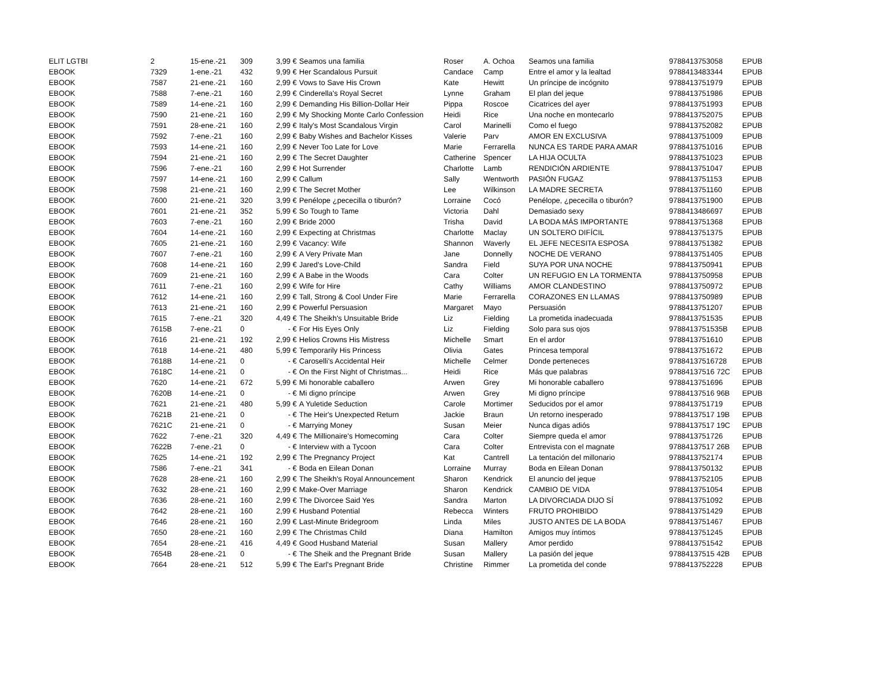| ELIT LGTBI | 2 | 15-ene.-21 | 309 | 3,99 € | Seamos una familia | Roser | A. Ochoa | Seamos una familia | 9788413753058 | EPUB |
| EBOOK | 7329 | 1-ene.-21 | 432 | 9,99 € | Her Scandalous Pursuit | Candace | Camp | Entre el amor y la lealtad | 9788413483344 | EPUB |
| EBOOK | 7587 | 21-ene.-21 | 160 | 2,99 € | Vows to Save His Crown | Kate | Hewitt | Un príncipe de incógnito | 9788413751979 | EPUB |
| EBOOK | 7588 | 7-ene.-21 | 160 | 2,99 € | Cinderella's Royal Secret | Lynne | Graham | El plan del jeque | 9788413751986 | EPUB |
| EBOOK | 7589 | 14-ene.-21 | 160 | 2,99 € | Demanding His Billion-Dollar Heir | Pippa | Roscoe | Cicatrices del ayer | 9788413751993 | EPUB |
| EBOOK | 7590 | 21-ene.-21 | 160 | 2,99 € | My Shocking Monte Carlo Confession | Heidi | Rice | Una noche en montecarlo | 9788413752075 | EPUB |
| EBOOK | 7591 | 28-ene.-21 | 160 | 2,99 € | Italy's Most Scandalous Virgin | Carol | Marinelli | Como el fuego | 9788413752082 | EPUB |
| EBOOK | 7592 | 7-ene.-21 | 160 | 2,99 € | Baby Wishes and Bachelor Kisses | Valerie | Parv | AMOR EN EXCLUSIVA | 9788413751009 | EPUB |
| EBOOK | 7593 | 14-ene.-21 | 160 | 2,99 € | Never Too Late for Love | Marie | Ferrarella | NUNCA ES TARDE PARA AMAR | 9788413751016 | EPUB |
| EBOOK | 7594 | 21-ene.-21 | 160 | 2,99 € | The Secret Daughter | Catherine | Spencer | LA HIJA OCULTA | 9788413751023 | EPUB |
| EBOOK | 7596 | 7-ene.-21 | 160 | 2,99 € | Hot Surrender | Charlotte | Lamb | RENDICIÓN ARDIENTE | 9788413751047 | EPUB |
| EBOOK | 7597 | 14-ene.-21 | 160 | 2,99 € | Callum | Sally | Wentworth | PASIÓN FUGAZ | 9788413751153 | EPUB |
| EBOOK | 7598 | 21-ene.-21 | 160 | 2,99 € | The Secret Mother | Lee | Wilkinson | LA MADRE SECRETA | 9788413751160 | EPUB |
| EBOOK | 7600 | 21-ene.-21 | 320 | 3,99 € | Penélope ¿pececilla o tiburón? | Lorraine | Cocó | Penélope, ¿pececilla o tiburón? | 9788413751900 | EPUB |
| EBOOK | 7601 | 21-ene.-21 | 352 | 5,99 € | So Tough to Tame | Victoria | Dahl | Demasiado sexy | 9788413486697 | EPUB |
| EBOOK | 7603 | 7-ene.-21 | 160 | 2,99 € | Bride 2000 | Trisha | David | LA BODA MÁS IMPORTANTE | 9788413751368 | EPUB |
| EBOOK | 7604 | 14-ene.-21 | 160 | 2,99 € | Expecting at Christmas | Charlotte | Maclay | UN SOLTERO DIFÍCIL | 9788413751375 | EPUB |
| EBOOK | 7605 | 21-ene.-21 | 160 | 2,99 € | Vacancy: Wife | Shannon | Waverly | EL JEFE NECESITA ESPOSA | 9788413751382 | EPUB |
| EBOOK | 7607 | 7-ene.-21 | 160 | 2,99 € | A Very Private Man | Jane | Donnelly | NOCHE DE VERANO | 9788413751405 | EPUB |
| EBOOK | 7608 | 14-ene.-21 | 160 | 2,99 € | Jared's Love-Child | Sandra | Field | SUYA POR UNA NOCHE | 9788413750941 | EPUB |
| EBOOK | 7609 | 21-ene.-21 | 160 | 2,99 € | A Babe in the Woods | Cara | Colter | UN REFUGIO EN LA TORMENTA | 9788413750958 | EPUB |
| EBOOK | 7611 | 7-ene.-21 | 160 | 2,99 € | Wife for Hire | Cathy | Williams | AMOR CLANDESTINO | 9788413750972 | EPUB |
| EBOOK | 7612 | 14-ene.-21 | 160 | 2,99 € | Tall, Strong & Cool Under Fire | Marie | Ferrarella | CORAZONES EN LLAMAS | 9788413750989 | EPUB |
| EBOOK | 7613 | 21-ene.-21 | 160 | 2,99 € | Powerful Persuasion | Margaret | Mayo | Persuasión | 9788413751207 | EPUB |
| EBOOK | 7615 | 7-ene.-21 | 320 | 4,49 € | The Sheikh's Unsuitable Bride | Liz | Fielding | La prometida inadecuada | 9788413751535 | EPUB |
| EBOOK | 7615B | 7-ene.-21 | 0 | - € | For His Eyes Only | Liz | Fielding | Solo para sus ojos | 9788413751535B | EPUB |
| EBOOK | 7616 | 21-ene.-21 | 192 | 2,99 € | Helios Crowns His Mistress | Michelle | Smart | En el ardor | 9788413751610 | EPUB |
| EBOOK | 7618 | 14-ene.-21 | 480 | 5,99 € | Temporarily His Princess | Olivia | Gates | Princesa temporal | 9788413751672 | EPUB |
| EBOOK | 7618B | 14-ene.-21 | 0 | - € | Caroselli's Accidental Heir | Michelle | Celmer | Donde perteneces | 97884137516728 | EPUB |
| EBOOK | 7618C | 14-ene.-21 | 0 | - € | On the First Night of Christmas... | Heidi | Rice | Más que palabras | 97884137516 72C | EPUB |
| EBOOK | 7620 | 14-ene.-21 | 672 | 5,99 € | Mi honorable caballero | Arwen | Grey | Mi honorable caballero | 9788413751696 | EPUB |
| EBOOK | 7620B | 14-ene.-21 | 0 | - € | Mi digno príncipe | Arwen | Grey | Mi digno príncipe | 97884137516 96B | EPUB |
| EBOOK | 7621 | 21-ene.-21 | 480 | 5,99 € | A Yuletide Seduction | Carole | Mortimer | Seducidos por el amor | 9788413751719 | EPUB |
| EBOOK | 7621B | 21-ene.-21 | 0 | - € | The Heir's Unexpected Return | Jackie | Braun | Un retorno inesperado | 97884137517 19B | EPUB |
| EBOOK | 7621C | 21-ene.-21 | 0 | - € | Marrying Money | Susan | Meier | Nunca digas adiós | 97884137517 19C | EPUB |
| EBOOK | 7622 | 7-ene.-21 | 320 | 4,49 € | The Millionaire's Homecoming | Cara | Colter | Siempre queda el amor | 9788413751726 | EPUB |
| EBOOK | 7622B | 7-ene.-21 | 0 | - € | Interview with a Tycoon | Cara | Colter | Entrevista con el magnate | 97884137517 26B | EPUB |
| EBOOK | 7625 | 14-ene.-21 | 192 | 2,99 € | The Pregnancy Project | Kat | Cantrell | La tentación del millonario | 9788413752174 | EPUB |
| EBOOK | 7586 | 7-ene.-21 | 341 | - € | Boda en Eilean Donan | Lorraine | Murray | Boda en Eilean Donan | 9788413750132 | EPUB |
| EBOOK | 7628 | 28-ene.-21 | 160 | 2,99 € | The Sheikh's Royal Announcement | Sharon | Kendrick | El anuncio del jeque | 9788413752105 | EPUB |
| EBOOK | 7632 | 28-ene.-21 | 160 | 2,99 € | Make-Over Marriage | Sharon | Kendrick | CAMBIO DE VIDA | 9788413751054 | EPUB |
| EBOOK | 7636 | 28-ene.-21 | 160 | 2,99 € | The Divorcee Said Yes | Sandra | Marton | LA DIVORCIADA DIJO SÍ | 9788413751092 | EPUB |
| EBOOK | 7642 | 28-ene.-21 | 160 | 2,99 € | Husband Potential | Rebecca | Winters | FRUTO PROHIBIDO | 9788413751429 | EPUB |
| EBOOK | 7646 | 28-ene.-21 | 160 | 2,99 € | Last-Minute Bridegroom | Linda | Miles | JUSTO ANTES DE LA BODA | 9788413751467 | EPUB |
| EBOOK | 7650 | 28-ene.-21 | 160 | 2,99 € | The Christmas Child | Diana | Hamilton | Amigos muy íntimos | 9788413751245 | EPUB |
| EBOOK | 7654 | 28-ene.-21 | 416 | 4,49 € | Good Husband Material | Susan | Mallery | Amor perdido | 9788413751542 | EPUB |
| EBOOK | 7654B | 28-ene.-21 | 0 | - € | The Sheik and the Pregnant Bride | Susan | Mallery | La pasión del jeque | 97884137515 42B | EPUB |
| EBOOK | 7664 | 28-ene.-21 | 512 | 5,99 € | The Earl's Pregnant Bride | Christine | Rimmer | La prometida del conde | 9788413752228 | EPUB |